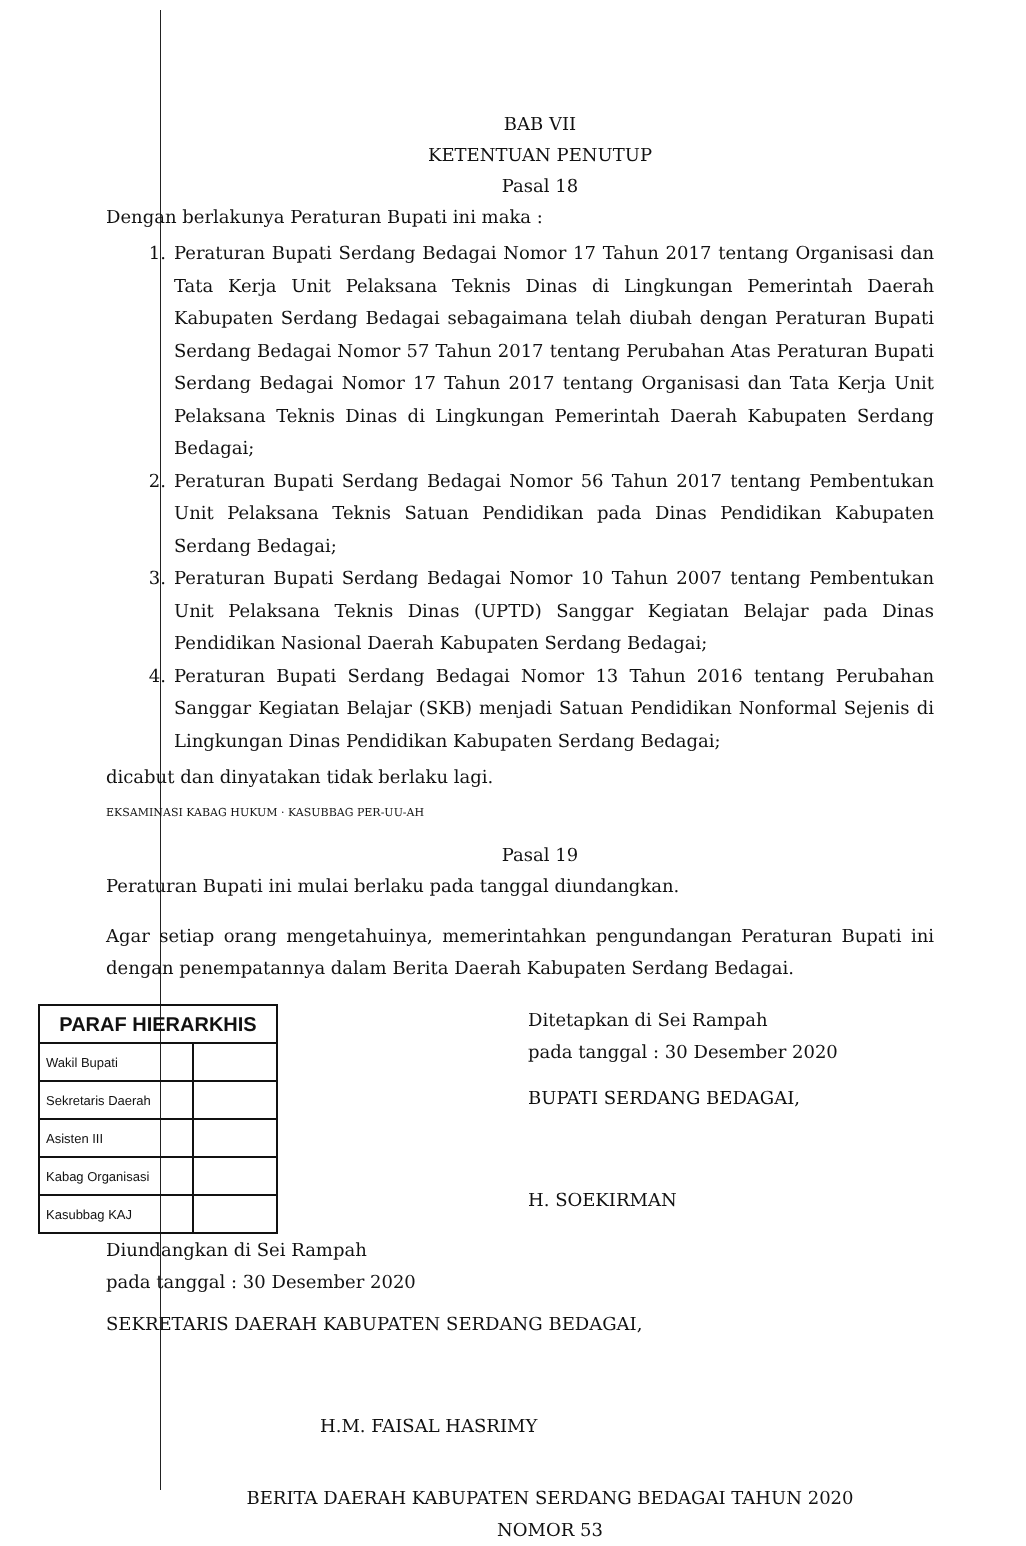BAB VII
KETENTUAN PENUTUP
Pasal 18
Dengan berlakunya Peraturan Bupati ini maka :
1. Peraturan Bupati Serdang Bedagai Nomor 17 Tahun 2017 tentang Organisasi dan Tata Kerja Unit Pelaksana Teknis Dinas di Lingkungan Pemerintah Daerah Kabupaten Serdang Bedagai sebagaimana telah diubah dengan Peraturan Bupati Serdang Bedagai Nomor 57 Tahun 2017 tentang Perubahan Atas Peraturan Bupati Serdang Bedagai Nomor 17 Tahun 2017 tentang Organisasi dan Tata Kerja Unit Pelaksana Teknis Dinas di Lingkungan Pemerintah Daerah Kabupaten Serdang Bedagai;
2. Peraturan Bupati Serdang Bedagai Nomor 56 Tahun 2017 tentang Pembentukan Unit Pelaksana Teknis Satuan Pendidikan pada Dinas Pendidikan Kabupaten Serdang Bedagai;
3. Peraturan Bupati Serdang Bedagai Nomor 10 Tahun 2007 tentang Pembentukan Unit Pelaksana Teknis Dinas (UPTD) Sanggar Kegiatan Belajar pada Dinas Pendidikan Nasional Daerah Kabupaten Serdang Bedagai;
4. Peraturan Bupati Serdang Bedagai Nomor 13 Tahun 2016 tentang Perubahan Sanggar Kegiatan Belajar (SKB) menjadi Satuan Pendidikan Nonformal Sejenis di Lingkungan Dinas Pendidikan Kabupaten Serdang Bedagai;
dicabut dan dinyatakan tidak berlaku lagi.
EKSAMINASI KABAG HUKUM · KASUBBAG PER-UU-AH
Pasal 19
Peraturan Bupati ini mulai berlaku pada tanggal diundangkan.
Agar setiap orang mengetahuinya, memerintahkan pengundangan Peraturan Bupati ini dengan penempatannya dalam Berita Daerah Kabupaten Serdang Bedagai.
| PARAF HIERARKHIS | |
| --- | --- |
| Wakil Bupati | |
| Sekretaris Daerah | |
| Asisten III | |
| Kabag Organisasi | |
| Kasubbag KAJ | |
Ditetapkan di Sei Rampah
pada tanggal : 30 Desember 2020
BUPATI SERDANG BEDAGAI,
H. SOEKIRMAN
Diundangkan di Sei Rampah
pada tanggal : 30 Desember 2020
SEKRETARIS DAERAH KABUPATEN SERDANG BEDAGAI,
H.M. FAISAL HASRIMY
BERITA DAERAH KABUPATEN SERDANG BEDAGAI TAHUN 2020
NOMOR 53